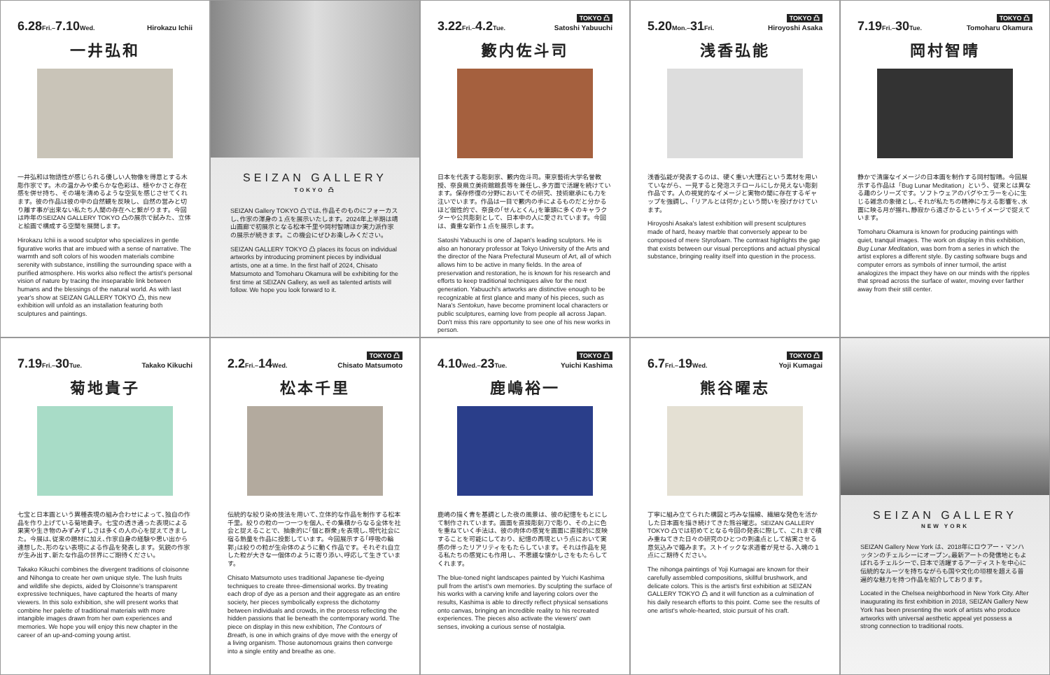6.28Fri.–7.10Wed. Hirokazu Ichii
一井弘和
一井弘和は物語性が感じられる優しい人物像を得意とする木彫作家です。木の温かみや柔らかな色彩は、穏やかさと存在感を併せ持ち、その場を清めるような空気を感じさせてくれます。彼の作品は彼の中の自然観を反映し、自然の営みと切り離す事が出来ない私たち人間の存在へと繋がります。今回は昨年のSEIZAN GALLERY TOKYO 凸の展示で試みた、立体と絵画で構成する空間を展開します。
Hirokazu Ichii is a wood sculptor who specializes in gentle figurative works that are imbued with a sense of narrative. The warmth and soft colors of his wooden materials combine serenity with substance, instilling the surrounding space with a purified atmosphere. His works also reflect the artist's personal vision of nature by tracing the inseparable link between humans and the blessings of the natural world. As with last year's show at SEIZAN GALLERY TOKYO 凸, this new exhibition will unfold as an installation featuring both sculptures and paintings.
SEIZAN GALLERY
TOKYO 凸
SEIZAN Gallery TOKYO 凸では､作品そのものにフォーカスし､作家の渾身の１点を展示いたします。2024年上半期は靖山画廊で初展示となる松本千里や岡村智晴ほか実力派作家の展示が続きます。この機会にぜひお楽しみください。
SEIZAN GALLERY TOKYO 凸 places its focus on individual artworks by introducing prominent pieces by individual artists, one at a time. In the first half of 2024, Chisato Matsumoto and Tomoharu Okamura will be exhibiting for the first time at SEIZAN Gallery, as well as talented artists will follow. We hope you look forward to it.
TOKYO 凸
3.22Fri.–4.2Tue. Satoshi Yabuuchi
籔内佐斗司
日本を代表する彫刻家、籔内佐斗司。東京藝術大学名誉教授、奈良県立美術館館長等を兼任し､多方面で活躍を続けています。保存修復の分野においてその研究、技術継承にも力を注いでいます。作品は一目で籔内の手によるものだと分かるほど個性的で、奈良の｢せんとくん｣を筆頭に多くのキャラクターや公共彫刻として、日本中の人に愛されています。今回は、貴重な新作１点を展示します。
Satoshi Yabuuchi is one of Japan's leading sculptors. He is also an honorary professor at Tokyo University of the Arts and the director of the Nara Prefectural Museum of Art, all of which allows him to be active in many fields. In the area of preservation and restoration, he is known for his research and efforts to keep traditional techniques alive for the next generation. Yabuuchi's artworks are distinctive enough to be recognizable at first glance and many of his pieces, such as Nara's Sentokun, have become prominent local characters or public sculptures, earning love from people all across Japan. Don't miss this rare opportunity to see one of his new works in person.
TOKYO 凸
5.20Mon.–31Fri. Hiroyoshi Asaka
浅香弘能
浅香弘能が発表するのは、硬く重い大理石という素材を用いていながら、一見すると発泡スチロールにしか見えない彫刻作品です。人の視覚的なイメージと実物の間に存在するギャップを強調し、｢リアルとは何か｣という問いを投げかけています。
Hiroyoshi Asaka's latest exhibition will present sculptures made of hard, heavy marble that conversely appear to be composed of mere Styrofoam. The contrast highlights the gap that exists between our visual perceptions and actual physical substance, bringing reality itself into question in the process.
TOKYO 凸
7.19Fri.–30Tue. Tomoharu Okamura
岡村智晴
静かで清廉なイメージの日本画を制作する岡村智晴。今回展示する作品は「Bug Lunar Meditation」という、従来とは異なる趣のシリーズです。ソフトウェアのバグやエラーを心に生じる雑念の象徴とし､それが私たちの精神に与える影響を､水面に映る月が揺れ､静寂から遠ざかるというイメージで捉えています。
Tomoharu Okamura is known for producing paintings with quiet, tranquil images. The work on display in this exhibition, Bug Lunar Meditation, was born from a series in which the artist explores a different style. By casting software bugs and computer errors as symbols of inner turmoil, the artist analogizes the impact they have on our minds with the ripples that spread across the surface of water, moving ever farther away from their still center.
7.19Fri.–30Tue. Takako Kikuchi
菊地貴子
七宝と日本画という異種表現の組み合わせによって､独自の作品を作り上げている菊地貴子。七宝の透き通った表現による果実や生き物のみずみずしさは多くの人の心を捉えてきました。今展は､従来の題材に加え､作家自身の経験や思い出から連想した､形のない表現による作品を発表します。気鋭の作家が生み出す､新たな作品の世界にご期待ください。
Takako Kikuchi combines the divergent traditions of cloisonne and Nihonga to create her own unique style. The lush fruits and wildlife she depicts, aided by Cloisonne's transparent expressive techniques, have captured the hearts of many viewers. In this solo exhibition, she will present works that combine her palette of traditional materials with more intangible images drawn from her own experiences and memories. We hope you will enjoy this new chapter in the career of an up-and-coming young artist.
TOKYO 凸
2.2Fri.–14Wed. Chisato Matsumoto
松本千里
伝統的な絞り染め技法を用いて､立体的な作品を制作する松本千里。絞りの粒の一つ一つを個人､その集積からなる全体を社会と捉えることで、抽象的に｢個と群衆｣を表現し､現代社会に宿る熱量を作品に投影しています。今回展示する｢呼吸の輪郭｣は絞りの粒が生命体のように動く作品です。それぞれ自立した粒が大きな一個体のように寄り添い､呼応して生きています。
Chisato Matsumoto uses traditional Japanese tie-dyeing techniques to create three-dimensional works. By treating each drop of dye as a person and their aggregate as an entire society, her pieces symbolically express the dichotomy between individuals and crowds, in the process reflecting the hidden passions that lie beneath the contemporary world. The piece on display in this new exhibition, The Contours of Breath, is one in which grains of dye move with the energy of a living organism. Those autonomous grains then converge into a single entity and breathe as one.
TOKYO 凸
4.10Wed.–23Tue. Yuichi Kashima
鹿嶋裕一
鹿嶋の描く青を基調とした夜の風景は、彼の記憶をもとにして制作されています。画面を直接彫刻刀で彫り、その上に色を重ねていく手法は、彼の肉体の感覚を画面に直接的に反映することを可能にしており、記憶の再現という点において実感の伴ったリアリティをもたらしています。それは作品を見る私たちの感覚にも作用し、不思議な懐かしさをもたらしてくれます。
The blue-toned night landscapes painted by Yuichi Kashima pull from the artist's own memories. By sculpting the surface of his works with a carving knife and layering colors over the results, Kashima is able to directly reflect physical sensations onto canvas, bringing an incredible reality to his recreated experiences. The pieces also activate the viewers' own senses, invoking a curious sense of nostalgia.
TOKYO 凸
6.7Fri.–19Wed. Yoji Kumagai
熊谷曜志
丁寧に組み立てられた構図と巧みな描線、繊細な発色を活かした日本画を描き続けてきた熊谷曜志。SEIZAN GALLERY TOKYO 凸では初めてとなる今回の発表に際して、これまで積み重ねてきた日々の研究のひとつの到達点として結実させる意気込みで臨みます。ストイックな求道者が見せる､入魂の１点にご期待ください。
The nihonga paintings of Yoji Kumagai are known for their carefully assembled compositions, skillful brushwork, and delicate colors. This is the artist's first exhibition at SEIZAN GALLERY TOKYO 凸 and it will function as a culmination of his daily research efforts to this point. Come see the results of one artist's whole-hearted, stoic pursuit of his craft.
SEIZAN GALLERY
NEW YORK
SEIZAN Gallery New York は、2018年にロウアー・マンハッタンのチェルシーにオープン｡最新アートの発信地ともよばれるチェルシーで､日本で活躍するアーティストを中心に伝統的なルーツを持ちながらも国や文化の垣根を超える普遍的な魅力を持つ作品を紹介しております｡
Located in the Chelsea neighborhood in New York City. After inaugurating its first exhibition in 2018, SEIZAN Gallery New York has been presenting the work of artists who produce artworks with universal aesthetic appeal yet possess a strong connection to traditional roots.